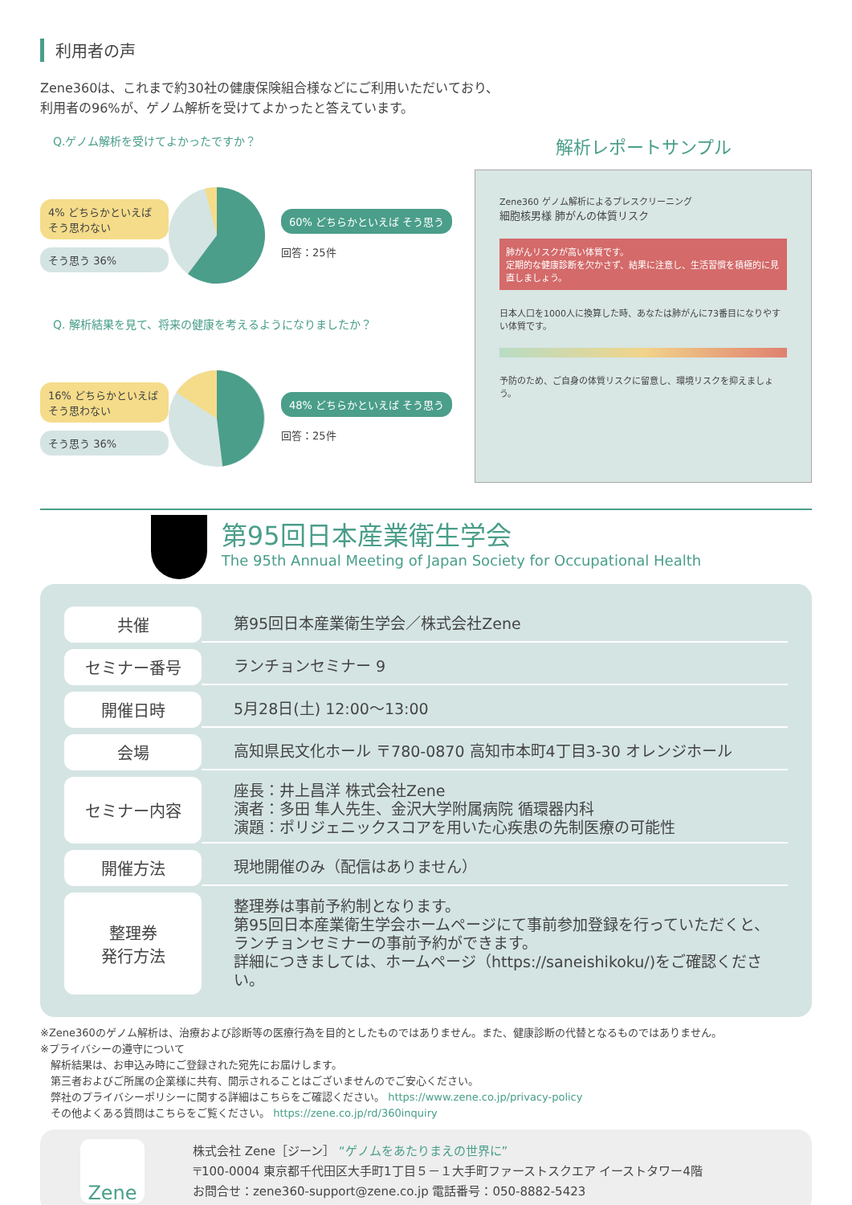利用者の声
Zene360は、これまで約30社の健康保険組合様などにご利用いただいており、
利用者の96%が、ゲノム解析を受けてよかったと答えています。
Q.ゲノム解析を受けてよかったですか？
4% どちらかといえば そう思わない
そう思う 36%
60% どちらかといえば そう思う
回答：25件
Q. 解析結果を見て、将来の健康を考えるようになりましたか？
16% どちらかといえば そう思わない
そう思う 36%
48% どちらかといえば そう思う
回答：25件
解析レポートサンプル
Zene360 ゲノム解析によるプレスクリーニング
細胞核男様 肺がんの体質リスク
肺がんリスクが高い体質です。
定期的な健康診断を欠かさず、結果に注意し、生活習慣を積極的に見直しましょう。
日本人口を1000人に換算した時、あなたは肺がんに73番目になりやすい体質です。
予防のため、ご自身の体質リスクに留意し、環境リスクを抑えましょう。
第95回日本産業衛生学会
The 95th Annual Meeting of Japan Society for Occupational Health
| 共催 | 第95回日本産業衛生学会／株式会社Zene |
| セミナー番号 | ランチョンセミナー 9 |
| 開催日時 | 5月28日(土) 12:00～13:00 |
| 会場 | 高知県民文化ホール 〒780-0870 高知市本町4丁目3-30 オレンジホール |
| セミナー内容 | 座長：井上昌洋 株式会社Zene 演者：多田 隼人先生、金沢大学附属病院 循環器内科 演題：ポリジェニックスコアを用いた心疾患の先制医療の可能性 |
| 開催方法 | 現地開催のみ（配信はありません） |
| 整理券 発行方法 | 整理券は事前予約制となります。 第95回日本産業衛生学会ホームページにて事前参加登録を行っていただくと、 ランチョンセミナーの事前予約ができます。 詳細につきましては、ホームページ（https://saneishikoku/)をご確認ください。 |
※Zene360のゲノム解析は、治療および診断等の医療行為を目的としたものではありません。また、健康診断の代替となるものではありません。
※プライバシーの遵守について
　解析結果は、お申込み時にご登録された宛先にお届けします。
　第三者およびご所属の企業様に共有、開示されることはございませんのでご安心ください。
　弊社のプライバシーポリシーに関する詳細はこちらをご確認ください。 https://www.zene.co.jp/privacy-policy
　その他よくある質問はこちらをご覧ください。 https://zene.co.jp/rd/360inquiry
Zene
株式会社 Zene［ジーン］ “ゲノムをあたりまえの世界に”
〒100-0004 東京都千代田区大手町1丁目５－１大手町ファーストスクエア イーストタワー4階
お問合せ：zene360-support@zene.co.jp 電話番号：050-8882-5423